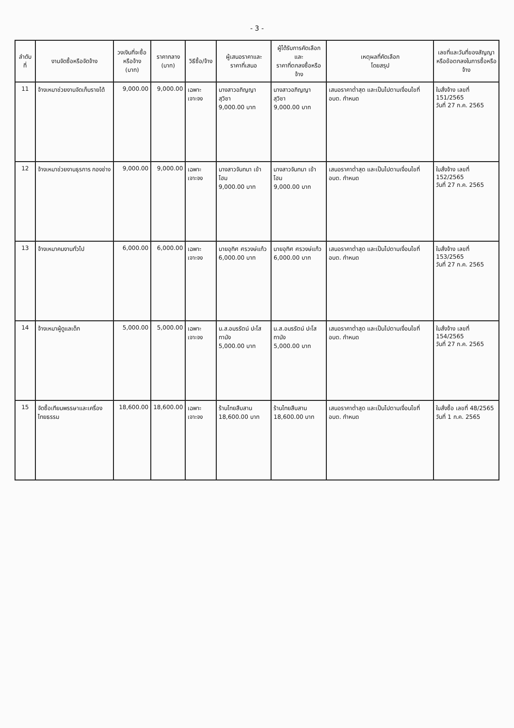- 3 -
| ลำดับที่ | งานจัดซื้อหรือจัดจ้าง | วงเงินที่จะซื้อ หรือจ้าง (บาท) | ราคากลาง (บาท) | วิธีซื้อ/จ้าง | ผู้เสนอราคาและ ราคาที่เสนอ | ผู้ได้รับการคัดเลือกและ ราคาที่ตกลงซื้อหรือจ้าง | เหตุผลที่คัดเลือก โดยสรุป | เลขที่และวันที่ของสัญญา หรือข้อตกลงในการซื้อหรือจ้าง |
| --- | --- | --- | --- | --- | --- | --- | --- | --- |
| 11 | จ้างเหมาช่วยงานจัดเก็บรายได้ | 9,000.00 | 9,000.00 | เฉพาะเจาะจง | นางสาวอภิญญา สุวิชา 9,000.00 บาท | นางสาวอภิญญา สุวิชา 9,000.00 บาท | เสนอราคาต่ำสุด และเป็นไปตามเงื่อนไขที่ อบต. กำหนด | ใบสั่งจ้าง เลขที่ 151/2565 วันที่ 27 ก.ค. 2565 |
| 12 | จ้างเหมาช่วยงานธุรการ กองช่าง | 9,000.00 | 9,000.00 | เฉพาะเจาะจง | นางสาวจันทนา เข้าโฮม 9,000.00 บาท | นางสาวจันทนา เข้าโฮม 9,000.00 บาท | เสนอราคาต่ำสุด และเป็นไปตามเงื่อนไขที่ อบต. กำหนด | ใบสั่งจ้าง เลขที่ 152/2565 วันที่ 27 ก.ค. 2565 |
| 13 | จ้างเหมาคนงานทั่วไป | 6,000.00 | 6,000.00 | เฉพาะเจาะจง | นายอุทิศ ศรวงษ์แก้ว 6,000.00 บาท | นายอุทิศ ศรวงษ์แก้ว 6,000.00 บาท | เสนอราคาต่ำสุด และเป็นไปตามเงื่อนไขที่ อบต. กำหนด | ใบสั่งจ้าง เลขที่ 153/2565 วันที่ 27 ก.ค. 2565 |
| 14 | จ้างเหมาผู้ดูแลเด็ก | 5,000.00 | 5,000.00 | เฉพาะเจาะจง | น.ส.อมรรัตน์ ปะโสทานัง 5,000.00 บาท | น.ส.อมรรัตน์ ปะโสทานัง 5,000.00 บาท | เสนอราคาต่ำสุด และเป็นไปตามเงื่อนไขที่ อบต. กำหนด | ใบสั่งจ้าง เลขที่ 154/2565 วันที่ 27 ก.ค. 2565 |
| 15 | จัดซื้อเทียนพรรษาและเครื่องไทยธรรม | 18,600.00 | 18,600.00 | เฉพาะเจาะจง | ร้านไทยสืบสาน 18,600.00 บาท | ร้านไทยสืบสาน 18,600.00 บาท | เสนอราคาต่ำสุด และเป็นไปตามเงื่อนไขที่ อบต. กำหนด | ใบสั่งซื้อ เลขที่ 48/2565 วันที่ 1 ก.ค. 2565 |